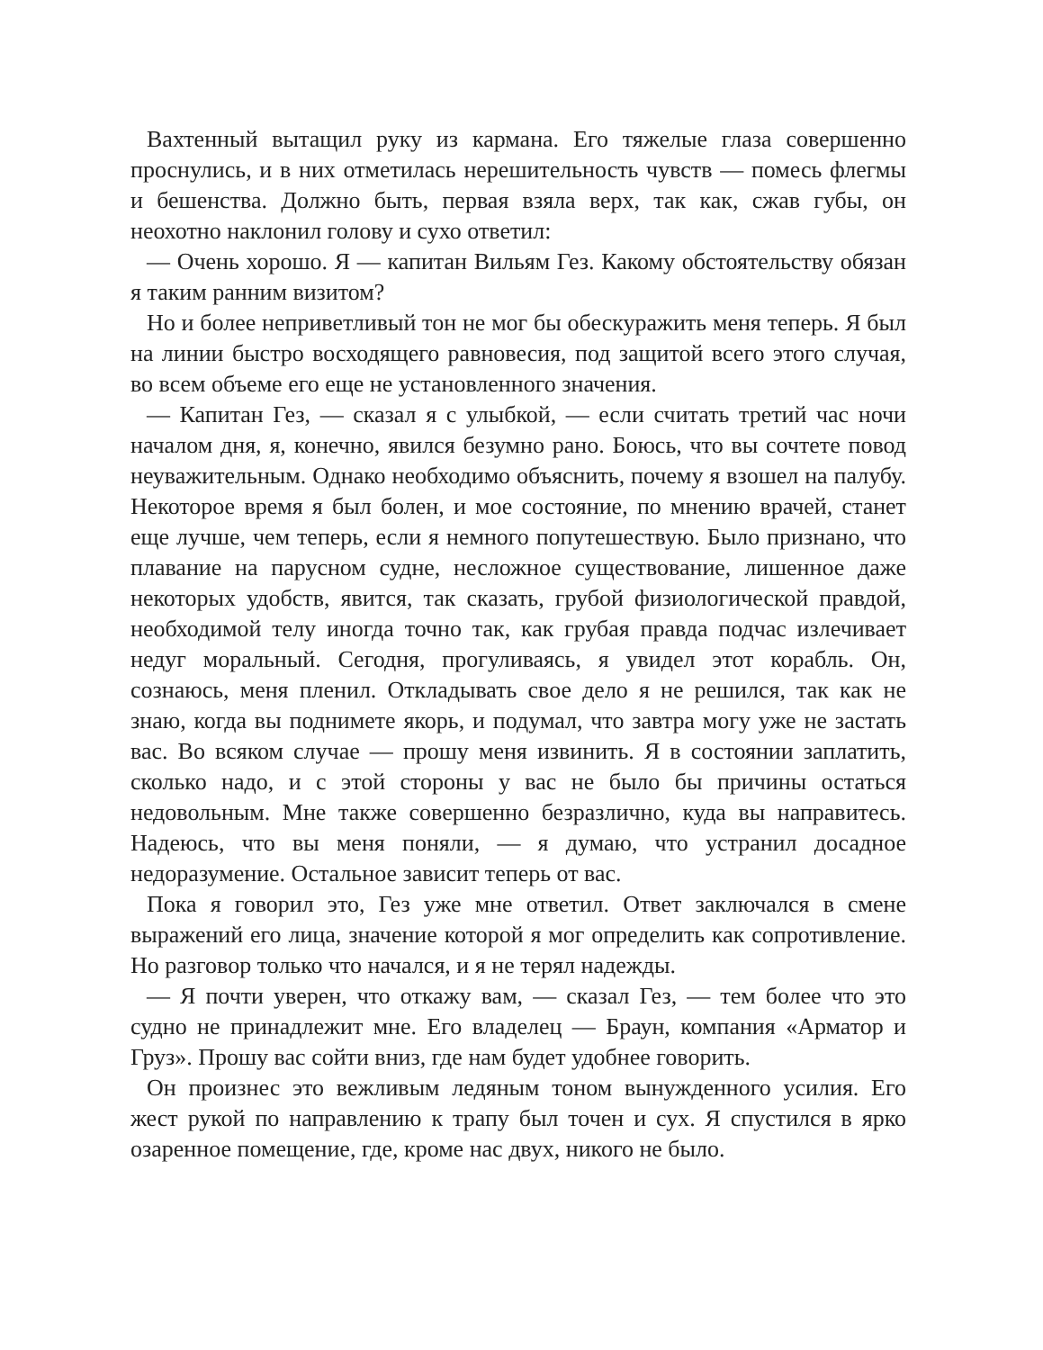Вахтенный вытащил руку из кармана. Его тяжелые глаза совершенно проснулись, и в них отметилась нерешительность чувств — помесь флегмы и бешенства. Должно быть, первая взяла верх, так как, сжав губы, он неохотно наклонил голову и сухо ответил:
— Очень хорошо. Я — капитан Вильям Гез. Какому обстоятельству обязан я таким ранним визитом?
Но и более неприветливый тон не мог бы обескуражить меня теперь. Я был на линии быстро восходящего равновесия, под защитой всего этого случая, во всем объеме его еще не установленного значения.
— Капитан Гез, — сказал я с улыбкой, — если считать третий час ночи началом дня, я, конечно, явился безумно рано. Боюсь, что вы сочтете повод неуважительным. Однако необходимо объяснить, почему я взошел на палубу. Некоторое время я был болен, и мое состояние, по мнению врачей, станет еще лучше, чем теперь, если я немного попутешествую. Было признано, что плавание на парусном судне, несложное существование, лишенное даже некоторых удобств, явится, так сказать, грубой физиологической правдой, необходимой телу иногда точно так, как грубая правда подчас излечивает недуг моральный. Сегодня, прогуливаясь, я увидел этот корабль. Он, сознаюсь, меня пленил. Откладывать свое дело я не решился, так как не знаю, когда вы поднимете якорь, и подумал, что завтра могу уже не застать вас. Во всяком случае — прошу меня извинить. Я в состоянии заплатить, сколько надо, и с этой стороны у вас не было бы причины остаться недовольным. Мне также совершенно безразлично, куда вы направитесь. Надеюсь, что вы меня поняли, — я думаю, что устранил досадное недоразумение. Остальное зависит теперь от вас.
Пока я говорил это, Гез уже мне ответил. Ответ заключался в смене выражений его лица, значение которой я мог определить как сопротивление. Но разговор только что начался, и я не терял надежды.
— Я почти уверен, что откажу вам, — сказал Гез, — тем более что это судно не принадлежит мне. Его владелец — Браун, компания «Арматор и Груз». Прошу вас сойти вниз, где нам будет удобнее говорить.
Он произнес это вежливым ледяным тоном вынужденного усилия. Его жест рукой по направлению к трапу был точен и сух. Я спустился в ярко озаренное помещение, где, кроме нас двух, никого не было.